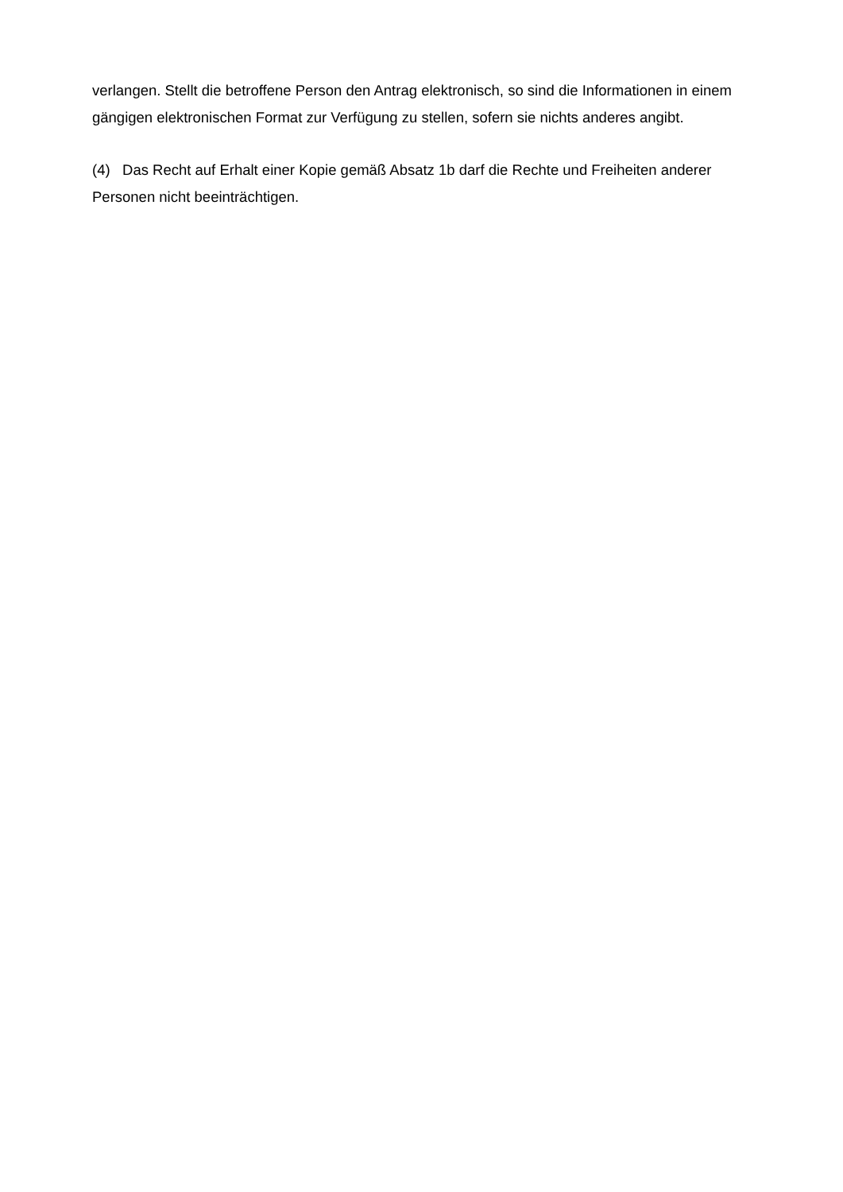verlangen. Stellt die betroffene Person den Antrag elektronisch, so sind die Informationen in einem gängigen elektronischen Format zur Verfügung zu stellen, sofern sie nichts anderes angibt.
(4) Das Recht auf Erhalt einer Kopie gemäß Absatz 1b darf die Rechte und Freiheiten anderer Personen nicht beeinträchtigen.